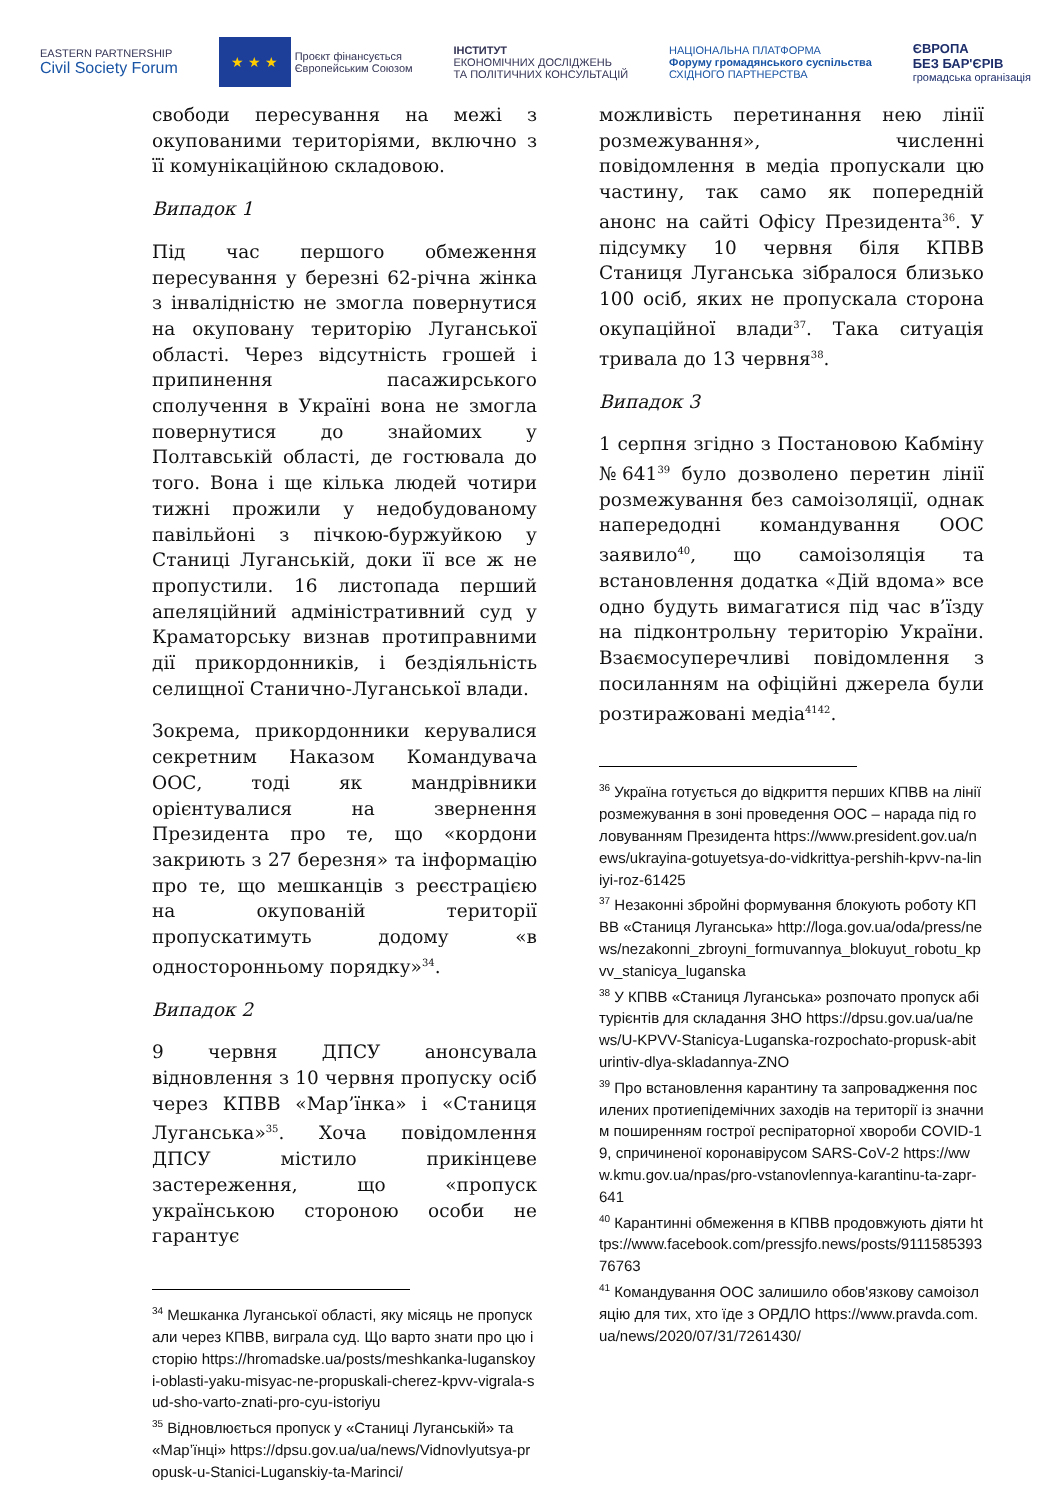EASTERN PARTNERSHIP
Civil Society Forum
★ ★ ★
Проєкт фінансується
Європейським Союзом
ІНСТИТУТ
ЕКОНОМІЧНИХ ДОСЛІДЖЕНЬ
ТА ПОЛІТИЧНИХ КОНСУЛЬТАЦІЙ
НАЦІОНАЛЬНА ПЛАТФОРМА
Форуму громадянського суспільства
СХІДНОГО ПАРТНЕРСТВА
ЄВРОПА
БЕЗ БАР'ЄРІВ
громадська організація
свободи пересування на межі з окупованими територіями, включно з її комунікаційною складовою.
Випадок 1
Під час першого обмеження пересування у березні 62-річна жінка з інвалідністю не змогла повернутися на окуповану територію Луганської області. Через відсутність грошей і припинення пасажирського сполучення в Україні вона не змогла повернутися до знайомих у Полтавській області, де гостювала до того. Вона і ще кілька людей чотири тижні прожили у недобудованому павільйоні з пічкою-буржуйкою у Станиці Луганській, доки її все ж не пропустили. 16 листопада перший апеляційний адміністративний суд у Краматорську визнав протиправними дії прикордонників, і бездіяльність селищної Станично-Луганської влади.
Зокрема, прикордонники керувалися секретним Наказом Командувача ООС, тоді як мандрівники орієнтувалися на звернення Президента про те, що «кордони закриють з 27 березня» та інформацію про те, що мешканців з реєстрацією на окупованій території пропускатимуть додому «в односторонньому порядку»<sup>34</sup>.
Випадок 2
9 червня ДПСУ анонсувала відновлення з 10 червня пропуску осіб через КПВВ «Мар’їнка» і «Станиця Луганська»<sup>35</sup>. Хоча повідомлення ДПСУ містило прикінцеве застереження, що «пропуск українською стороною особи не гарантує
<sup>34</sup> Мешканка Луганської області, яку місяць не пропускали через КПВВ, виграла суд. Що варто знати про цю історію https://hromadske.ua/posts/meshkanka-luganskoyi-oblasti-yaku-misyac-ne-propuskali-cherez-kpvv-vigrala-sud-sho-varto-znati-pro-cyu-istoriyu
<sup>35</sup> Відновлюється пропуск у «Станиці Луганській» та «Мар’їнці» https://dpsu.gov.ua/ua/news/Vidnovlyutsya-propusk-u-Stanici-Luganskiy-ta-Marinci/
можливість перетинання нею лінії розмежування», численні повідомлення в медіа пропускали цю частину, так само як попередній анонс на сайті Офісу Президента<sup>36</sup>. У підсумку 10 червня біля КПВВ Станиця Луганська зібралося близько 100 осіб, яких не пропускала сторона окупаційної влади<sup>37</sup>. Така ситуація тривала до 13 червня<sup>38</sup>.
Випадок 3
1 серпня згідно з Постановою Кабміну №641<sup>39</sup> було дозволено перетин лінії розмежування без самоізоляції, однак напередодні командування ООС заявило<sup>40</sup>, що самоізоляція та встановлення додатка «Дій вдома» все одно будуть вимагатися під час в’їзду на підконтрольну територію України. Взаємосуперечливі повідомлення з посиланням на офіційні джерела були розтиражовані медіа<sup>41</sup><sup>42</sup>.
<sup>36</sup> Україна готується до відкриття перших КПВВ на лінії розмежування в зоні проведення ООС – нарада під головуванням Президента https://www.president.gov.ua/news/ukrayina-gotuyetsya-do-vidkrittya-pershih-kpvv-na-liniyi-roz-61425
<sup>37</sup> Незаконні збройні формування блокують роботу КПВВ «Станиця Луганська» http://loga.gov.ua/oda/press/news/nezakonni_zbroyni_formuvannya_blokuyut_robotu_kpvv_stanicya_luganska
<sup>38</sup> У КПВВ «Станиця Луганська» розпочато пропуск абітурієнтів для складання ЗНО https://dpsu.gov.ua/ua/news/U-KPVV-Stanicya-Luganska-rozpochato-propusk-abiturintiv-dlya-skladannya-ZNO
<sup>39</sup> Про встановлення карантину та запровадження посилених протиепідемічних заходів на території із значним поширенням гострої респіраторної хвороби COVID-19, спричиненої коронавірусом SARS-CoV-2 https://www.kmu.gov.ua/npas/pro-vstanovlennya-karantinu-ta-zapr-641
<sup>40</sup> Карантинні обмеження в КПВВ продовжують діяти https://www.facebook.com/pressjfo.news/posts/911158539376763
<sup>41</sup> Командування ООС залишило обов'язкову самоізоляцію для тих, хто їде з ОРДЛО https://www.pravda.com.ua/news/2020/07/31/7261430/